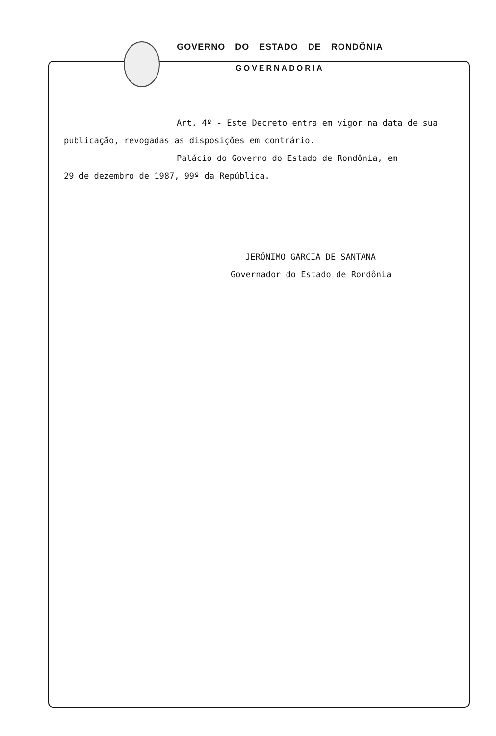GOVERNO DO ESTADO DE RONDÔNIA
GOVERNADORIA
Art. 4º - Este Decreto entra em vigor na data de sua
publicação, revogadas as disposições em contrário.
Palácio do Governo do Estado de Rondônia, em
29 de dezembro de 1987, 99º da República.
JERÔNIMO GARCIA DE SANTANA
Governador do Estado de Rondônia